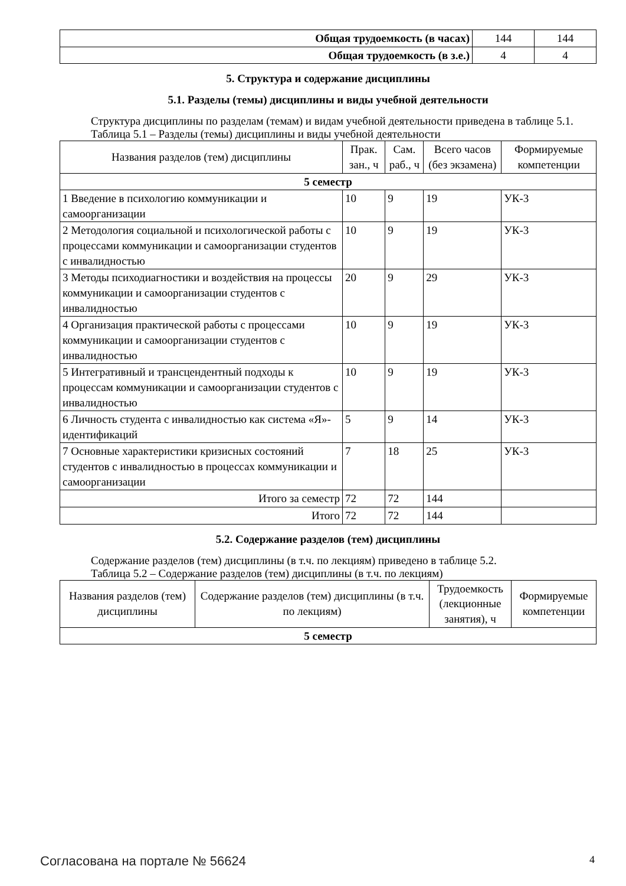| Общая трудоемкость (в часах) | 144 | 144 |
| Общая трудоемкость (в з.е.) | 4 | 4 |
5. Структура и содержание дисциплины
5.1. Разделы (темы) дисциплины и виды учебной деятельности
Структура дисциплины по разделам (темам) и видам учебной деятельности приведена в таблице 5.1.
Таблица 5.1 – Разделы (темы) дисциплины и виды учебной деятельности
| Названия разделов (тем) дисциплины | Прак. зан., ч | Сам. раб., ч | Всего часов (без экзамена) | Формируемые компетенции |
| --- | --- | --- | --- | --- |
| 5 семестр | | | | |
| 1 Введение в психологию коммуникации и самоорганизации | 10 | 9 | 19 | УК-3 |
| 2 Методология социальной и психологической работы с процессами коммуникации и самоорганизации студентов с инвалидностью | 10 | 9 | 19 | УК-3 |
| 3 Методы психодиагностики и воздействия на процессы коммуникации и самоорганизации студентов с инвалидностью | 20 | 9 | 29 | УК-3 |
| 4 Организация практической работы с процессами коммуникации и самоорганизации студентов с инвалидностью | 10 | 9 | 19 | УК-3 |
| 5 Интегративный и трансцендентный подходы к процессам коммуникации и самоорганизации студентов с инвалидностью | 10 | 9 | 19 | УК-3 |
| 6 Личность студента с инвалидностью как система «Я»-идентификаций | 5 | 9 | 14 | УК-3 |
| 7 Основные характеристики кризисных состояний студентов с инвалидностью в процессах коммуникации и самоорганизации | 7 | 18 | 25 | УК-3 |
| Итого за семестр | 72 | 72 | 144 | |
| Итого | 72 | 72 | 144 | |
5.2. Содержание разделов (тем) дисциплины
Содержание разделов (тем) дисциплины (в т.ч. по лекциям) приведено в таблице 5.2.
Таблица 5.2 – Содержание разделов (тем) дисциплины (в т.ч. по лекциям)
| Названия разделов (тем) дисциплины | Содержание разделов (тем) дисциплины (в т.ч. по лекциям) | Трудоемкость (лекционные занятия), ч | Формируемые компетенции |
| --- | --- | --- | --- |
| 5 семестр | | | |
Согласована на портале № 56624 4